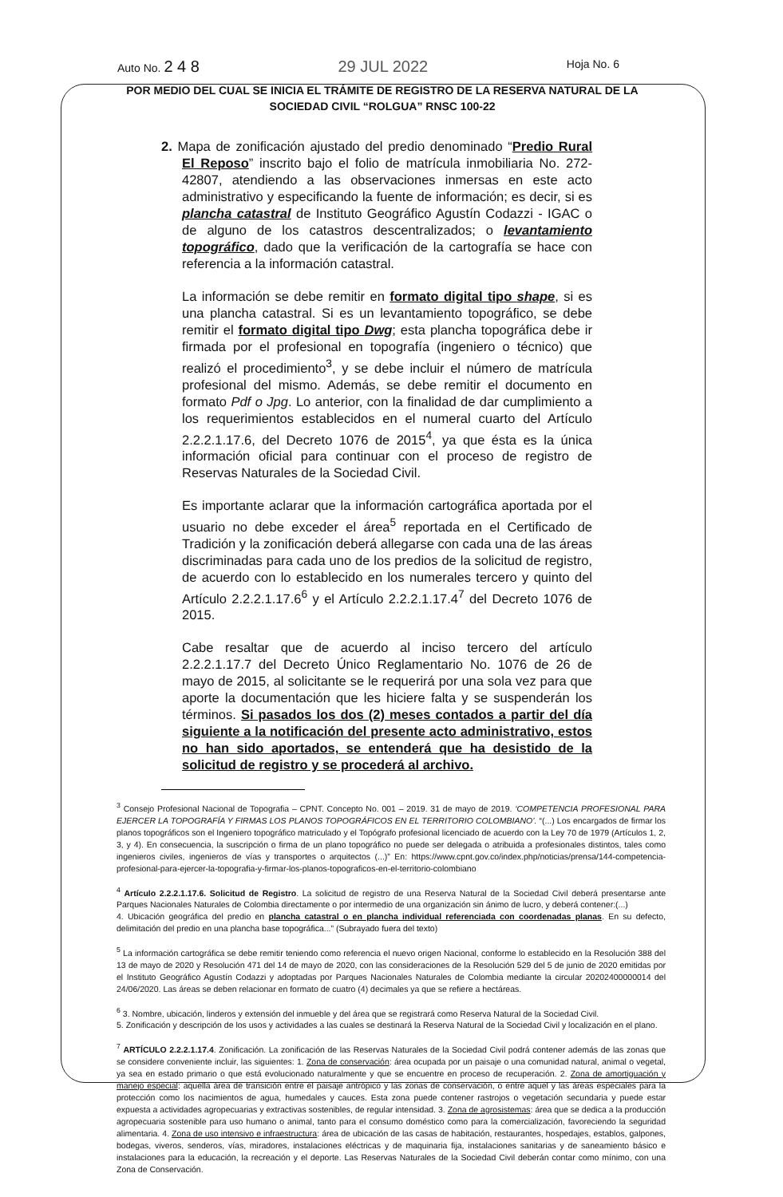Auto No. 2 4 8 29 JUL 2022 Hoja No. 6
POR MEDIO DEL CUAL SE INICIA EL TRÁMITE DE REGISTRO DE LA RESERVA NATURAL DE LA SOCIEDAD CIVIL “ROLGUA” RNSC 100-22
2. Mapa de zonificación ajustado del predio denominado “Predio Rural El Reposo” inscrito bajo el folio de matrícula inmobiliaria No. 272-42807, atendiendo a las observaciones inmersas en este acto administrativo y especificando la fuente de información; es decir, si es plancha catastral de Instituto Geográfico Agustín Codazzi - IGAC o de alguno de los catastros descentralizados; o levantamiento topográfico, dado que la verificación de la cartografía se hace con referencia a la información catastral.
La información se debe remitir en formato digital tipo shape, si es una plancha catastral. Si es un levantamiento topográfico, se debe remitir el formato digital tipo Dwg; esta plancha topográfica debe ir firmada por el profesional en topografía (ingeniero o técnico) que realizó el procedimiento<sup>3</sup>, y se debe incluir el número de matrícula profesional del mismo. Además, se debe remitir el documento en formato Pdf o Jpg. Lo anterior, con la finalidad de dar cumplimiento a los requerimientos establecidos en el numeral cuarto del Artículo 2.2.2.1.17.6, del Decreto 1076 de 2015<sup>4</sup>, ya que ésta es la única información oficial para continuar con el proceso de registro de Reservas Naturales de la Sociedad Civil.
Es importante aclarar que la información cartográfica aportada por el usuario no debe exceder el área<sup>5</sup> reportada en el Certificado de Tradición y la zonificación deberá allegarse con cada una de las áreas discriminadas para cada uno de los predios de la solicitud de registro, de acuerdo con lo establecido en los numerales tercero y quinto del Artículo 2.2.2.1.17.6<sup>6</sup> y el Artículo 2.2.2.1.17.4<sup>7</sup> del Decreto 1076 de 2015.
Cabe resaltar que de acuerdo al inciso tercero del artículo 2.2.2.1.17.7 del Decreto Único Reglamentario No. 1076 de 26 de mayo de 2015, al solicitante se le requerirá por una sola vez para que aporte la documentación que les hiciere falta y se suspenderán los términos. Si pasados los dos (2) meses contados a partir del día siguiente a la notificación del presente acto administrativo, estos no han sido aportados, se entenderá que ha desistido de la solicitud de registro y se procederá al archivo.
<sup>3</sup> Consejo Profesional Nacional de Topografia – CPNT. Concepto No. 001 – 2019. 31 de mayo de 2019. ‘COMPETENCIA PROFESIONAL PARA EJERCER LA TOPOGRAFÍA Y FIRMAS LOS PLANOS TOPOGRÁFICOS EN EL TERRITORIO COLOMBIANO’. “(...) Los encargados de firmar los planos topográficos son el Ingeniero topográfico matriculado y el Topógrafo profesional licenciado de acuerdo con la Ley 70 de 1979 (Artículos 1, 2, 3, y 4). En consecuencia, la suscripción o firma de un plano topográfico no puede ser delegada o atribuida a profesionales distintos, tales como ingenieros civiles, ingenieros de vías y transportes o arquitectos (...)” En: https://www.cpnt.gov.co/index.php/noticias/prensa/144-competencia-profesional-para-ejercer-la-topografia-y-firmar-los-planos-topograficos-en-el-territorio-colombiano
<sup>4</sup> Artículo 2.2.2.1.17.6. Solicitud de Registro. La solicitud de registro de una Reserva Natural de la Sociedad Civil deberá presentarse ante Parques Nacionales Naturales de Colombia directamente o por intermedio de una organización sin ánimo de lucro, y deberá contener:(...)
4. Ubicación geográfica del predio en plancha catastral o en plancha individual referenciada con coordenadas planas. En su defecto, delimitación del predio en una plancha base topográfica...” (Subrayado fuera del texto)
<sup>5</sup> La información cartográfica se debe remitir teniendo como referencia el nuevo origen Nacional, conforme lo establecido en la Resolución 388 del 13 de mayo de 2020 y Resolución 471 del 14 de mayo de 2020, con las consideraciones de la Resolución 529 del 5 de junio de 2020 emitidas por el Instituto Geográfico Agustín Codazzi y adoptadas por Parques Nacionales Naturales de Colombia mediante la circular 20202400000014 del 24/06/2020. Las áreas se deben relacionar en formato de cuatro (4) decimales ya que se refiere a hectáreas.
<sup>6</sup> 3. Nombre, ubicación, linderos y extensión del inmueble y del área que se registrará como Reserva Natural de la Sociedad Civil.
5. Zonificación y descripción de los usos y actividades a las cuales se destinará la Reserva Natural de la Sociedad Civil y localización en el plano.
<sup>7</sup> ARTÍCULO 2.2.2.1.17.4. Zonificación. La zonificación de las Reservas Naturales de la Sociedad Civil podrá contener además de las zonas que se considere conveniente incluir, las siguientes: 1. Zona de conservación: área ocupada por un paisaje o una comunidad natural, animal o vegetal, ya sea en estado primario o que está evolucionado naturalmente y que se encuentre en proceso de recuperación. 2. Zona de amortiguación y manejo especial: aquella área de transición entre el paisaje antrópico y las zonas de conservación, o entre aquel y las áreas especiales para la protección como los nacimientos de agua, humedales y cauces. Esta zona puede contener rastrojos o vegetación secundaria y puede estar expuesta a actividades agropecuarias y extractivas sostenibles, de regular intensidad. 3. Zona de agrosistemas: área que se dedica a la producción agropecuaria sostenible para uso humano o animal, tanto para el consumo doméstico como para la comercialización, favoreciendo la seguridad alimentaria. 4. Zona de uso intensivo e infraestructura: área de ubicación de las casas de habitación, restaurantes, hospedajes, establos, galpones, bodegas, viveros, senderos, vías, miradores, instalaciones eléctricas y de maquinaria fija, instalaciones sanitarias y de saneamiento básico e instalaciones para la educación, la recreación y el deporte. Las Reservas Naturales de la Sociedad Civil deberán contar como mínimo, con una Zona de Conservación.